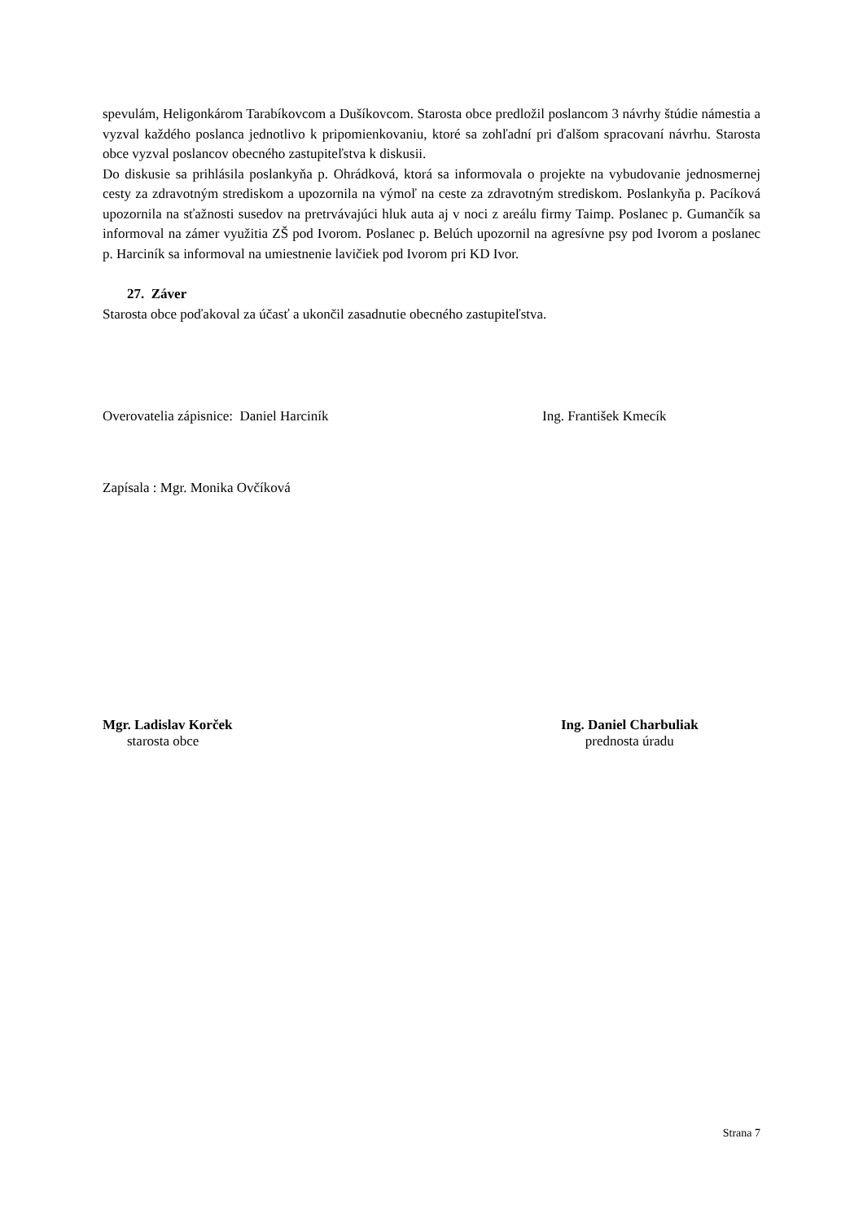spevulám, Heligonkárom Tarabíkovcom a Dušíkovcom. Starosta obce predložil poslancom 3 návrhy štúdie námestia a vyzval každého poslanca jednotlivo k pripomienkovaniu, ktoré sa zohľadní pri ďalšom spracovaní návrhu. Starosta obce vyzval poslancov obecného zastupiteľstva k diskusii.
Do diskusie sa prihlásila poslankyňa p. Ohrádková, ktorá sa informovala o projekte na vybudovanie jednosmernej cesty za zdravotným strediskom a upozornila na výmoľ na ceste za zdravotným strediskom. Poslankyňa p. Pacíková upozornila na sťažnosti susedov na pretrvávajúci hluk auta aj v noci z areálu firmy Taimp. Poslanec p. Gumančík sa informoval na zámer využitia ZŠ pod Ivorom. Poslanec p. Belúch upozornil na agresívne psy pod Ivorom a poslanec p. Harciník sa informoval na umiestnenie lavičiek pod Ivorom pri KD Ivor.
27. Záver
Starosta obce poďakoval za účasť a ukončil zasadnutie obecného zastupiteľstva.
Overovatelia zápisnice: Daniel Harciník Ing. František Kmecík
Zapísala : Mgr. Monika Ovčíková
Mgr. Ladislav Korček
starosta obce
Ing. Daniel Charbuliak
prednosta úradu
Strana 7